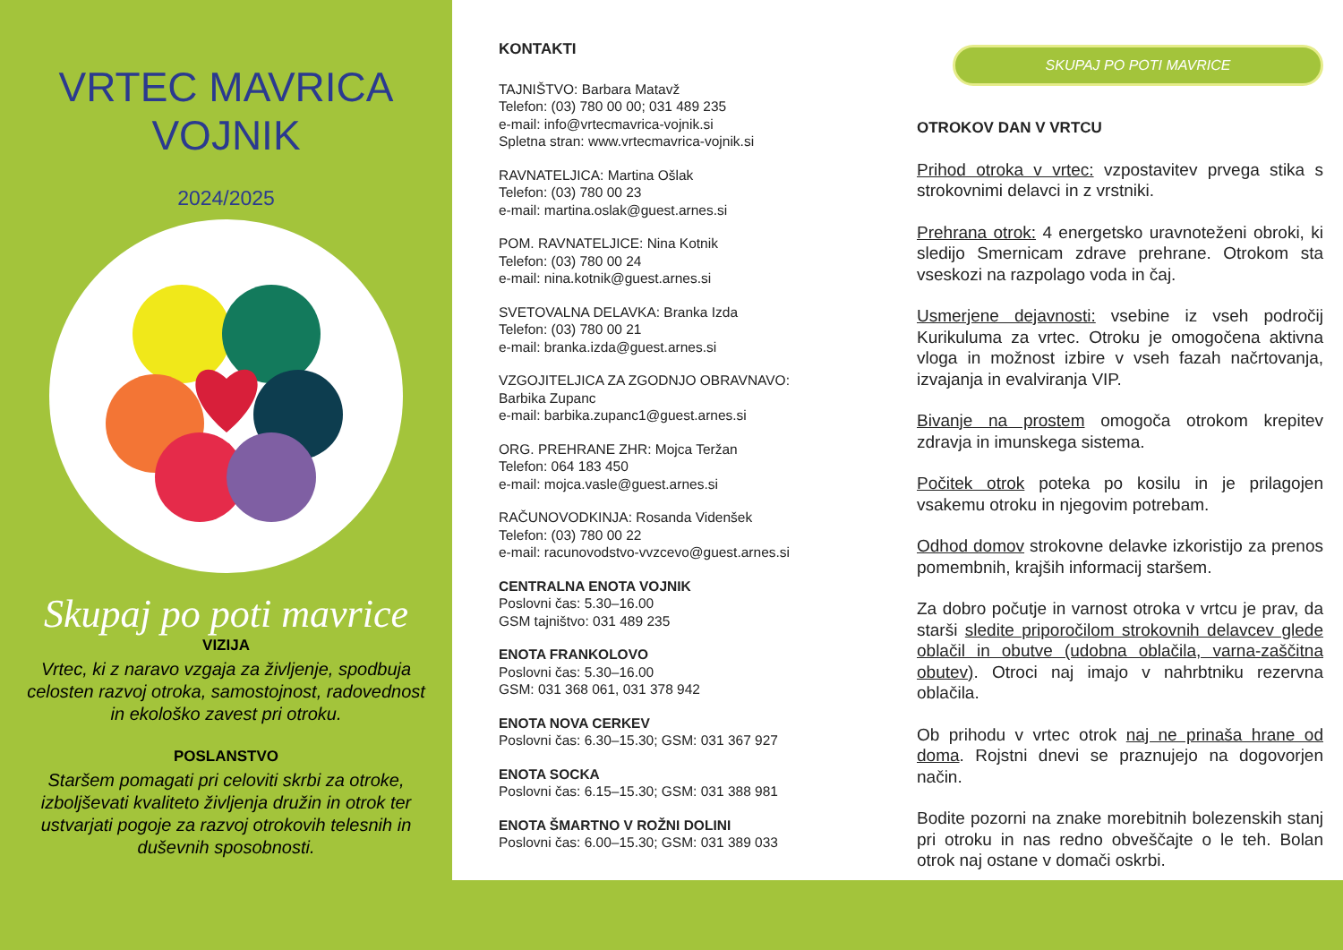VRTEC MAVRICA
VOJNIK
2024/2025
Skupaj po poti mavrice
VIZIJA
Vrtec, ki z naravo vzgaja za življenje, spodbuja celosten razvoj otroka, samostojnost, radovednost in ekološko zavest pri otroku.
POSLANSTVO
Staršem pomagati pri celoviti skrbi za otroke, izboljševati kvaliteto življenja družin in otrok ter ustvarjati pogoje za razvoj otrokovih telesnih in duševnih sposobnosti.
KONTAKTI
TAJNIŠTVO: Barbara Matavž
Telefon: (03) 780 00 00; 031 489 235
e-mail: info@vrtecmavrica-vojnik.si
Spletna stran: www.vrtecmavrica-vojnik.si
RAVNATELJICA: Martina Ošlak
Telefon: (03) 780 00 23
e-mail: martina.oslak@guest.arnes.si
POM. RAVNATELJICE: Nina Kotnik
Telefon: (03) 780 00 24
e-mail: nina.kotnik@guest.arnes.si
SVETOVALNA DELAVKA: Branka Izda
Telefon: (03) 780 00 21
e-mail: branka.izda@guest.arnes.si
VZGOJITELJICA ZA ZGODNJO OBRAVNAVO:
Barbika Zupanc
e-mail: barbika.zupanc1@guest.arnes.si
ORG. PREHRANE ZHR: Mojca Teržan
Telefon: 064 183 450
e-mail: mojca.vasle@guest.arnes.si
RAČUNOVODKINJA: Rosanda Videnšek
Telefon: (03) 780 00 22
e-mail: racunovodstvo-vvzcevo@guest.arnes.si
CENTRALNA ENOTA VOJNIK
Poslovni čas: 5.30–16.00
GSM tajništvo: 031 489 235
ENOTA FRANKOLOVO
Poslovni čas: 5.30–16.00
GSM: 031 368 061, 031 378 942
ENOTA NOVA CERKEV
Poslovni čas: 6.30–15.30; GSM: 031 367 927
ENOTA SOCKA
Poslovni čas: 6.15–15.30; GSM: 031 388 981
ENOTA ŠMARTNO V ROŽNI DOLINI
Poslovni čas: 6.00–15.30; GSM: 031 389 033
SKUPAJ PO POTI MAVRICE
OTROKOV DAN V VRTCU
Prihod otroka v vrtec: vzpostavitev prvega stika s strokovnimi delavci in z vrstniki.
Prehrana otrok: 4 energetsko uravnoteženi obroki, ki sledijo Smernicam zdrave prehrane. Otrokom sta vseskozi na razpolago voda in čaj.
Usmerjene dejavnosti: vsebine iz vseh področij Kurikuluma za vrtec. Otroku je omogočena aktivna vloga in možnost izbire v vseh fazah načrtovanja, izvajanja in evalviranja VIP.
Bivanje na prostem omogoča otrokom krepitev zdravja in imunskega sistema.
Počitek otrok poteka po kosilu in je prilagojen vsakemu otroku in njegovim potrebam.
Odhod domov strokovne delavke izkoristijo za prenos pomembnih, krajših informacij staršem.
Za dobro počutje in varnost otroka v vrtcu je prav, da starši sledite priporočilom strokovnih delavcev glede oblačil in obutve (udobna oblačila, varna-zaščitna obutev). Otroci naj imajo v nahrbtniku rezervna oblačila.
Ob prihodu v vrtec otrok naj ne prinaša hrane od doma. Rojstni dnevi se praznujejo na dogovorjen način.
Bodite pozorni na znake morebitnih bolezenskih stanj pri otroku in nas redno obveščajte o le teh. Bolan otrok naj ostane v domači oskrbi.